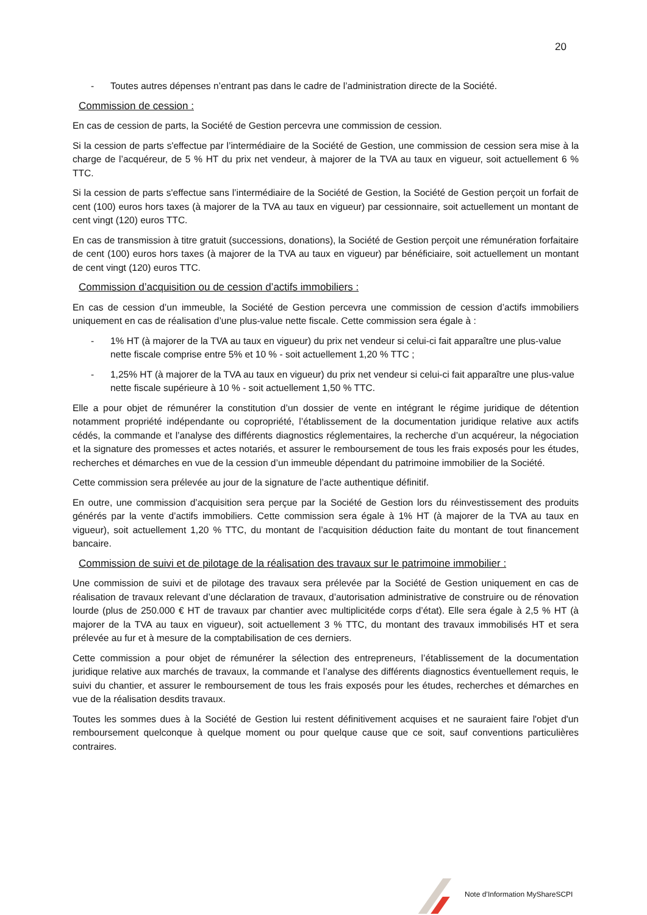20
- Toutes autres dépenses n’entrant pas dans le cadre de l’administration directe de la Société.
Commission de cession :
En cas de cession de parts, la Société de Gestion percevra une commission de cession.
Si la cession de parts s'effectue par l’intermédiaire de la Société de Gestion, une commission de cession sera mise à la charge de l’acquéreur, de 5 % HT du prix net vendeur, à majorer de la TVA au taux en vigueur, soit actuellement 6 % TTC.
Si la cession de parts s'effectue sans l’intermédiaire de la Société de Gestion, la Société de Gestion perçoit un forfait de cent (100) euros hors taxes (à majorer de la TVA au taux en vigueur) par cessionnaire, soit actuellement un montant de cent vingt (120) euros TTC.
En cas de transmission à titre gratuit (successions, donations), la Société de Gestion perçoit une rémunération forfaitaire de cent (100) euros hors taxes (à majorer de la TVA au taux en vigueur) par bénéficiaire, soit actuellement un montant de cent vingt (120) euros TTC.
Commission d’acquisition ou de cession d’actifs immobiliers :
En cas de cession d’un immeuble, la Société de Gestion percevra une commission de cession d’actifs immobiliers uniquement en cas de réalisation d’une plus-value nette fiscale. Cette commission sera égale à :
- 1% HT (à majorer de la TVA au taux en vigueur) du prix net vendeur si celui-ci fait apparaître une plus-value nette fiscale comprise entre 5% et 10 % - soit actuellement 1,20 % TTC ;
- 1,25% HT (à majorer de la TVA au taux en vigueur) du prix net vendeur si celui-ci fait apparaître une plus-value nette fiscale supérieure à 10 % - soit actuellement 1,50 % TTC.
Elle a pour objet de rémunérer la constitution d’un dossier de vente en intégrant le régime juridique de détention notamment propriété indépendante ou copropriété, l’établissement de la documentation juridique relative aux actifs cédés, la commande et l’analyse des différents diagnostics réglementaires, la recherche d’un acquéreur, la négociation et la signature des promesses et actes notariés, et assurer le remboursement de tous les frais exposés pour les études, recherches et démarches en vue de la cession d’un immeuble dépendant du patrimoine immobilier de la Société.
Cette commission sera prélevée au jour de la signature de l’acte authentique définitif.
En outre, une commission d’acquisition sera perçue par la Société de Gestion lors du réinvestissement des produits générés par la vente d’actifs immobiliers. Cette commission sera égale à 1% HT (à majorer de la TVA au taux en vigueur), soit actuellement 1,20 % TTC, du montant de l’acquisition déduction faite du montant de tout financement bancaire.
Commission de suivi et de pilotage de la réalisation des travaux sur le patrimoine immobilier :
Une commission de suivi et de pilotage des travaux sera prélevée par la Société de Gestion uniquement en cas de réalisation de travaux relevant d’une déclaration de travaux, d’autorisation administrative de construire ou de rénovation lourde (plus de 250.000 € HT de travaux par chantier avec multiplicitéde corps d’état). Elle sera égale à 2,5 % HT (à majorer de la TVA au taux en vigueur), soit actuellement 3 % TTC, du montant des travaux immobilisés HT et sera prélevée au fur et à mesure de la comptabilisation de ces derniers.
Cette commission a pour objet de rémunérer la sélection des entrepreneurs, l’établissement de la documentation juridique relative aux marchés de travaux, la commande et l’analyse des différents diagnostics éventuellement requis, le suivi du chantier, et assurer le remboursement de tous les frais exposés pour les études, recherches et démarches en vue de la réalisation desdits travaux.
Toutes les sommes dues à la Société de Gestion lui restent définitivement acquises et ne sauraient faire l'objet d'un remboursement quelconque à quelque moment ou pour quelque cause que ce soit, sauf conventions particulières contraires.
Note d’Information MyShareSCPI